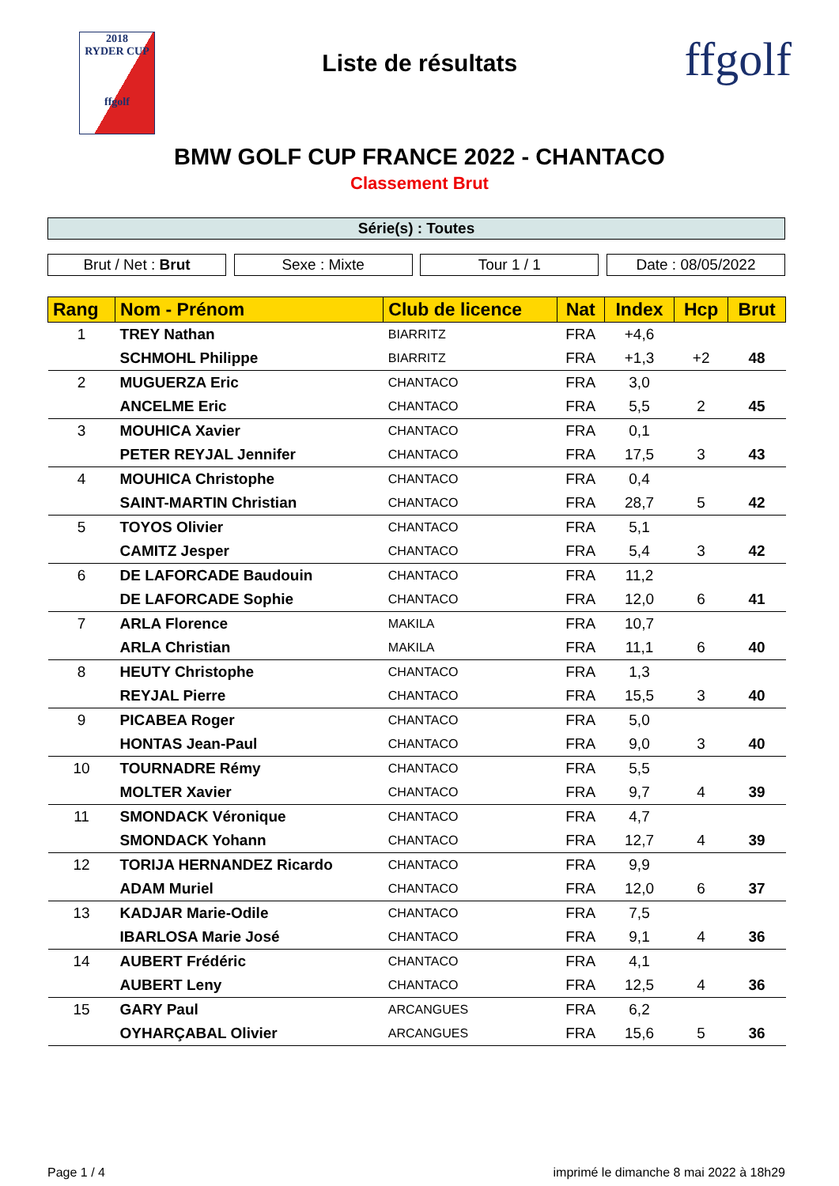2018
RYDER CUP
ffgolf
Liste de résultats
ffgolf
BMW GOLF CUP FRANCE 2022 - CHANTACO
Classement Brut
Série(s) : Toutes
Brut / Net : Brut Sexe : Mixte Tour 1 / 1 Date : 08/05/2022
| Rang | Nom - Prénom | Club de licence | Nat | Index | Hcp | Brut |
| --- | --- | --- | --- | --- | --- | --- |
| 1 | TREY Nathan | BIARRITZ | FRA | +4,6 | | |
| | SCHMOHL Philippe | BIARRITZ | FRA | +1,3 | +2 | 48 |
| 2 | MUGUERZA Eric | CHANTACO | FRA | 3,0 | | |
| | ANCELME Eric | CHANTACO | FRA | 5,5 | 2 | 45 |
| 3 | MOUHICA Xavier | CHANTACO | FRA | 0,1 | | |
| | PETER REYJAL Jennifer | CHANTACO | FRA | 17,5 | 3 | 43 |
| 4 | MOUHICA Christophe | CHANTACO | FRA | 0,4 | | |
| | SAINT-MARTIN Christian | CHANTACO | FRA | 28,7 | 5 | 42 |
| 5 | TOYOS Olivier | CHANTACO | FRA | 5,1 | | |
| | CAMITZ Jesper | CHANTACO | FRA | 5,4 | 3 | 42 |
| 6 | DE LAFORCADE Baudouin | CHANTACO | FRA | 11,2 | | |
| | DE LAFORCADE Sophie | CHANTACO | FRA | 12,0 | 6 | 41 |
| 7 | ARLA Florence | MAKILA | FRA | 10,7 | | |
| | ARLA Christian | MAKILA | FRA | 11,1 | 6 | 40 |
| 8 | HEUTY Christophe | CHANTACO | FRA | 1,3 | | |
| | REYJAL Pierre | CHANTACO | FRA | 15,5 | 3 | 40 |
| 9 | PICABEA Roger | CHANTACO | FRA | 5,0 | | |
| | HONTAS Jean-Paul | CHANTACO | FRA | 9,0 | 3 | 40 |
| 10 | TOURNADRE Rémy | CHANTACO | FRA | 5,5 | | |
| | MOLTER Xavier | CHANTACO | FRA | 9,7 | 4 | 39 |
| 11 | SMONDACK Véronique | CHANTACO | FRA | 4,7 | | |
| | SMONDACK Yohann | CHANTACO | FRA | 12,7 | 4 | 39 |
| 12 | TORIJA HERNANDEZ Ricardo | CHANTACO | FRA | 9,9 | | |
| | ADAM Muriel | CHANTACO | FRA | 12,0 | 6 | 37 |
| 13 | KADJAR Marie-Odile | CHANTACO | FRA | 7,5 | | |
| | IBARLOSA Marie José | CHANTACO | FRA | 9,1 | 4 | 36 |
| 14 | AUBERT Frédéric | CHANTACO | FRA | 4,1 | | |
| | AUBERT Leny | CHANTACO | FRA | 12,5 | 4 | 36 |
| 15 | GARY Paul | ARCANGUES | FRA | 6,2 | | |
| | OYHARÇABAL Olivier | ARCANGUES | FRA | 15,6 | 5 | 36 |
Page 1 / 4 imprimé le dimanche 8 mai 2022 à 18h29